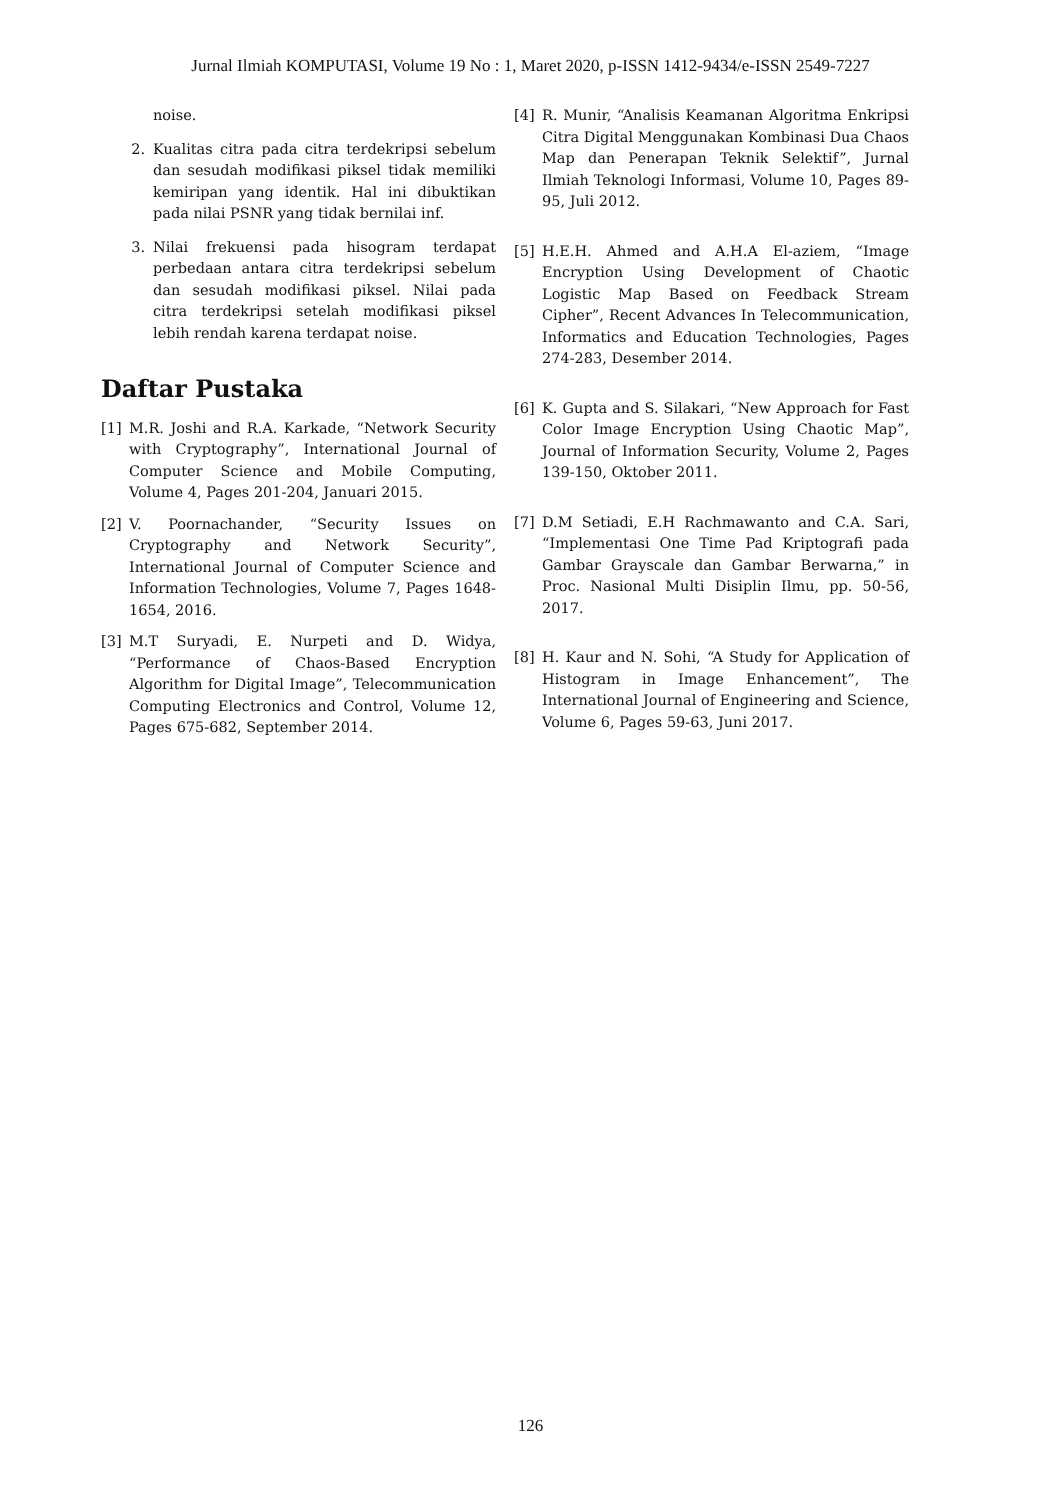Jurnal Ilmiah KOMPUTASI, Volume 19 No : 1, Maret 2020, p-ISSN 1412-9434/e-ISSN 2549-7227
noise.
2. Kualitas citra pada citra terdekripsi sebelum dan sesudah modifikasi piksel tidak memiliki kemiripan yang identik. Hal ini dibuktikan pada nilai PSNR yang tidak bernilai inf.
3. Nilai frekuensi pada hisogram terdapat perbedaan antara citra terdekripsi sebelum dan sesudah modifikasi piksel. Nilai pada citra terdekripsi setelah modifikasi piksel lebih rendah karena terdapat noise.
Daftar Pustaka
[1] M.R. Joshi and R.A. Karkade, “Network Security with Cryptography”, International Journal of Computer Science and Mobile Computing, Volume 4, Pages 201-204, Januari 2015.
[2] V. Poornachander, “Security Issues on Cryptography and Network Security”, International Journal of Computer Science and Information Technologies, Volume 7, Pages 1648-1654, 2016.
[3] M.T Suryadi, E. Nurpeti and D. Widya, “Performance of Chaos-Based Encryption Algorithm for Digital Image”, Telecommunication Computing Electronics and Control, Volume 12, Pages 675-682, September 2014.
[4] R. Munir, “Analisis Keamanan Algoritma Enkripsi Citra Digital Menggunakan Kombinasi Dua Chaos Map dan Penerapan Teknik Selektif”, Jurnal Ilmiah Teknologi Informasi, Volume 10, Pages 89-95, Juli 2012.
[5] H.E.H. Ahmed and A.H.A El-aziem, “Image Encryption Using Development of Chaotic Logistic Map Based on Feedback Stream Cipher”, Recent Advances In Telecommunication, Informatics and Education Technologies, Pages 274-283, Desember 2014.
[6] K. Gupta and S. Silakari, “New Approach for Fast Color Image Encryption Using Chaotic Map”, Journal of Information Security, Volume 2, Pages 139-150, Oktober 2011.
[7] D.M Setiadi, E.H Rachmawanto and C.A. Sari, “Implementasi One Time Pad Kriptografi pada Gambar Grayscale dan Gambar Berwarna,” in Proc. Nasional Multi Disiplin Ilmu, pp. 50-56, 2017.
[8] H. Kaur and N. Sohi, “A Study for Application of Histogram in Image Enhancement”, The International Journal of Engineering and Science, Volume 6, Pages 59-63, Juni 2017.
126